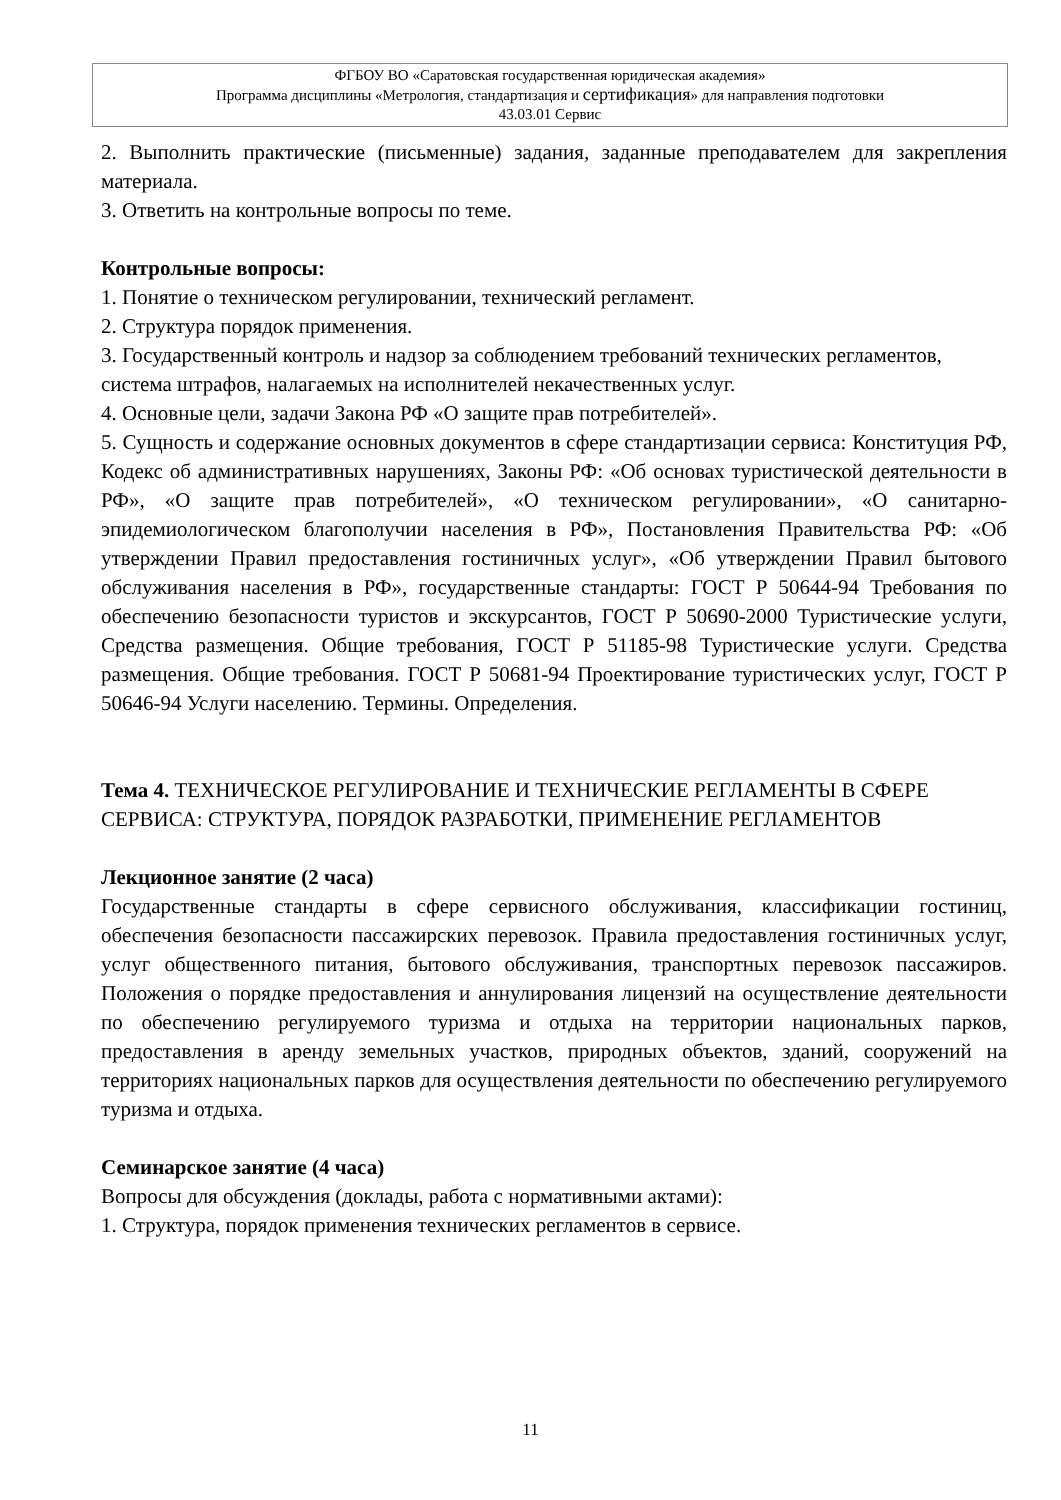ФГБОУ ВО «Саратовская государственная юридическая академия»
Программа дисциплины «Метрология, стандартизация и сертификация» для направления подготовки
43.03.01 Сервис
2. Выполнить практические (письменные) задания, заданные преподавателем для закрепления материала.
3. Ответить на контрольные вопросы по теме.
Контрольные вопросы:
1. Понятие о техническом регулировании, технический регламент.
2. Структура порядок применения.
3. Государственный контроль и надзор за соблюдением требований технических регламентов, система штрафов, налагаемых на исполнителей некачественных услуг.
4. Основные цели, задачи Закона РФ «О защите прав потребителей».
5. Сущность и содержание основных документов в сфере стандартизации сервиса: Конституция РФ, Кодекс об административных нарушениях, Законы РФ: «Об основах туристической деятельности в РФ», «О защите прав потребителей», «О техническом регулировании», «О санитарно-эпидемиологическом благополучии населения в РФ», Постановления Правительства РФ: «Об утверждении Правил предоставления гостиничных услуг», «Об утверждении Правил бытового обслуживания населения в РФ», государственные стандарты: ГОСТ Р 50644-94 Требования по обеспечению безопасности туристов и экскурсантов, ГОСТ Р 50690-2000 Туристические услуги, Средства размещения. Общие требования, ГОСТ Р 51185-98 Туристические услуги. Средства размещения. Общие требования. ГОСТ Р 50681-94 Проектирование туристических услуг, ГОСТ Р 50646-94 Услуги населению. Термины. Определения.
Тема 4. ТЕХНИЧЕСКОЕ РЕГУЛИРОВАНИЕ И ТЕХНИЧЕСКИЕ РЕГЛАМЕНТЫ В СФЕРЕ СЕРВИСА: СТРУКТУРА, ПОРЯДОК РАЗРАБОТКИ, ПРИМЕНЕНИЕ РЕГЛАМЕНТОВ
Лекционное занятие (2 часа)
Государственные стандарты в сфере сервисного обслуживания, классификации гостиниц, обеспечения безопасности пассажирских перевозок. Правила предоставления гостиничных услуг, услуг общественного питания, бытового обслуживания, транспортных перевозок пассажиров. Положения о порядке предоставления и аннулирования лицензий на осуществление деятельности по обеспечению регулируемого туризма и отдыха на территории национальных парков, предоставления в аренду земельных участков, природных объектов, зданий, сооружений на территориях национальных парков для осуществления деятельности по обеспечению регулируемого туризма и отдыха.
Семинарское занятие (4 часа)
Вопросы для обсуждения (доклады, работа с нормативными актами):
1. Структура, порядок применения технических регламентов в сервисе.
11